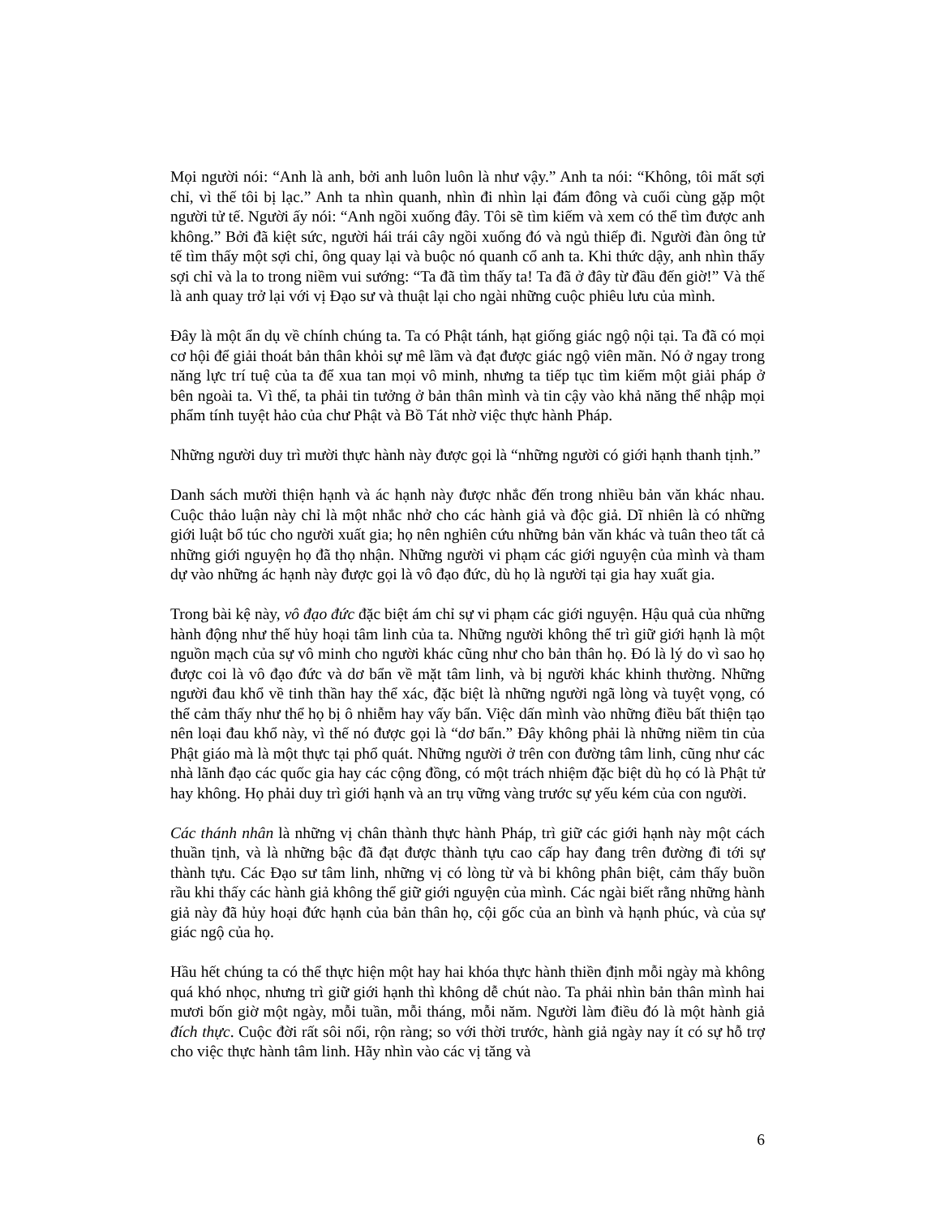Mọi người nói: “Anh là anh, bởi anh luôn luôn là như vậy.” Anh ta nói: “Không, tôi mất sợi chỉ, vì thế tôi bị lạc.” Anh ta nhìn quanh, nhìn đi nhìn lại đám đông và cuối cùng gặp một người tử tế. Người ấy nói: “Anh ngồi xuống đây. Tôi sẽ tìm kiếm và xem có thể tìm được anh không.” Bởi đã kiệt sức, người hái trái cây ngồi xuống đó và ngủ thiếp đi. Người đàn ông tử tế tìm thấy một sợi chỉ, ông quay lại và buộc nó quanh cổ anh ta. Khi thức dậy, anh nhìn thấy sợi chỉ và la to trong niềm vui sướng: “Ta đã tìm thấy ta! Ta đã ở đây từ đầu đến giờ!” Và thế là anh quay trở lại với vị Đạo sư và thuật lại cho ngài những cuộc phiêu lưu của mình.
Đây là một ẩn dụ về chính chúng ta. Ta có Phật tánh, hạt giống giác ngộ nội tại. Ta đã có mọi cơ hội để giải thoát bản thân khỏi sự mê lầm và đạt được giác ngộ viên mãn. Nó ở ngay trong năng lực trí tuệ của ta để xua tan mọi vô minh, nhưng ta tiếp tục tìm kiếm một giải pháp ở bên ngoài ta. Vì thế, ta phải tin tưởng ở bản thân mình và tin cậy vào khả năng thể nhập mọi phẩm tính tuyệt hảo của chư Phật và Bồ Tát nhờ việc thực hành Pháp.
Những người duy trì mười thực hành này được gọi là “những người có giới hạnh thanh tịnh.”
Danh sách mười thiện hạnh và ác hạnh này được nhắc đến trong nhiều bản văn khác nhau. Cuộc thảo luận này chỉ là một nhắc nhở cho các hành giả và độc giả. Dĩ nhiên là có những giới luật bổ túc cho người xuất gia; họ nên nghiên cứu những bản văn khác và tuân theo tất cả những giới nguyện họ đã thọ nhận. Những người vi phạm các giới nguyện của mình và tham dự vào những ác hạnh này được gọi là vô đạo đức, dù họ là người tại gia hay xuất gia.
Trong bài kệ này, vô đạo đức đặc biệt ám chỉ sự vi phạm các giới nguyện. Hậu quả của những hành động như thế hủy hoại tâm linh của ta. Những người không thể trì giữ giới hạnh là một nguồn mạch của sự vô minh cho người khác cũng như cho bản thân họ. Đó là lý do vì sao họ được coi là vô đạo đức và dơ bẩn về mặt tâm linh, và bị người khác khinh thường. Những người đau khổ về tinh thần hay thể xác, đặc biệt là những người ngã lòng và tuyệt vọng, có thể cảm thấy như thể họ bị ô nhiễm hay vấy bẩn. Việc dấn mình vào những điều bất thiện tạo nên loại đau khổ này, vì thế nó được gọi là “dơ bẩn.” Đây không phải là những niềm tin của Phật giáo mà là một thực tại phổ quát. Những người ở trên con đường tâm linh, cũng như các nhà lãnh đạo các quốc gia hay các cộng đồng, có một trách nhiệm đặc biệt dù họ có là Phật tử hay không. Họ phải duy trì giới hạnh và an trụ vững vàng trước sự yếu kém của con người.
Các thánh nhân là những vị chân thành thực hành Pháp, trì giữ các giới hạnh này một cách thuần tịnh, và là những bậc đã đạt được thành tựu cao cấp hay đang trên đường đi tới sự thành tựu. Các Đạo sư tâm linh, những vị có lòng từ và bi không phân biệt, cảm thấy buồn rầu khi thấy các hành giả không thể giữ giới nguyện của mình. Các ngài biết rằng những hành giả này đã hủy hoại đức hạnh của bản thân họ, cội gốc của an bình và hạnh phúc, và của sự giác ngộ của họ.
Hầu hết chúng ta có thể thực hiện một hay hai khóa thực hành thiền định mỗi ngày mà không quá khó nhọc, nhưng trì giữ giới hạnh thì không dễ chút nào. Ta phải nhìn bản thân mình hai mươi bốn giờ một ngày, mỗi tuần, mỗi tháng, mỗi năm. Người làm điều đó là một hành giả đích thực. Cuộc đời rất sôi nổi, rộn ràng; so với thời trước, hành giả ngày nay ít có sự hỗ trợ cho việc thực hành tâm linh. Hãy nhìn vào các vị tăng và
6